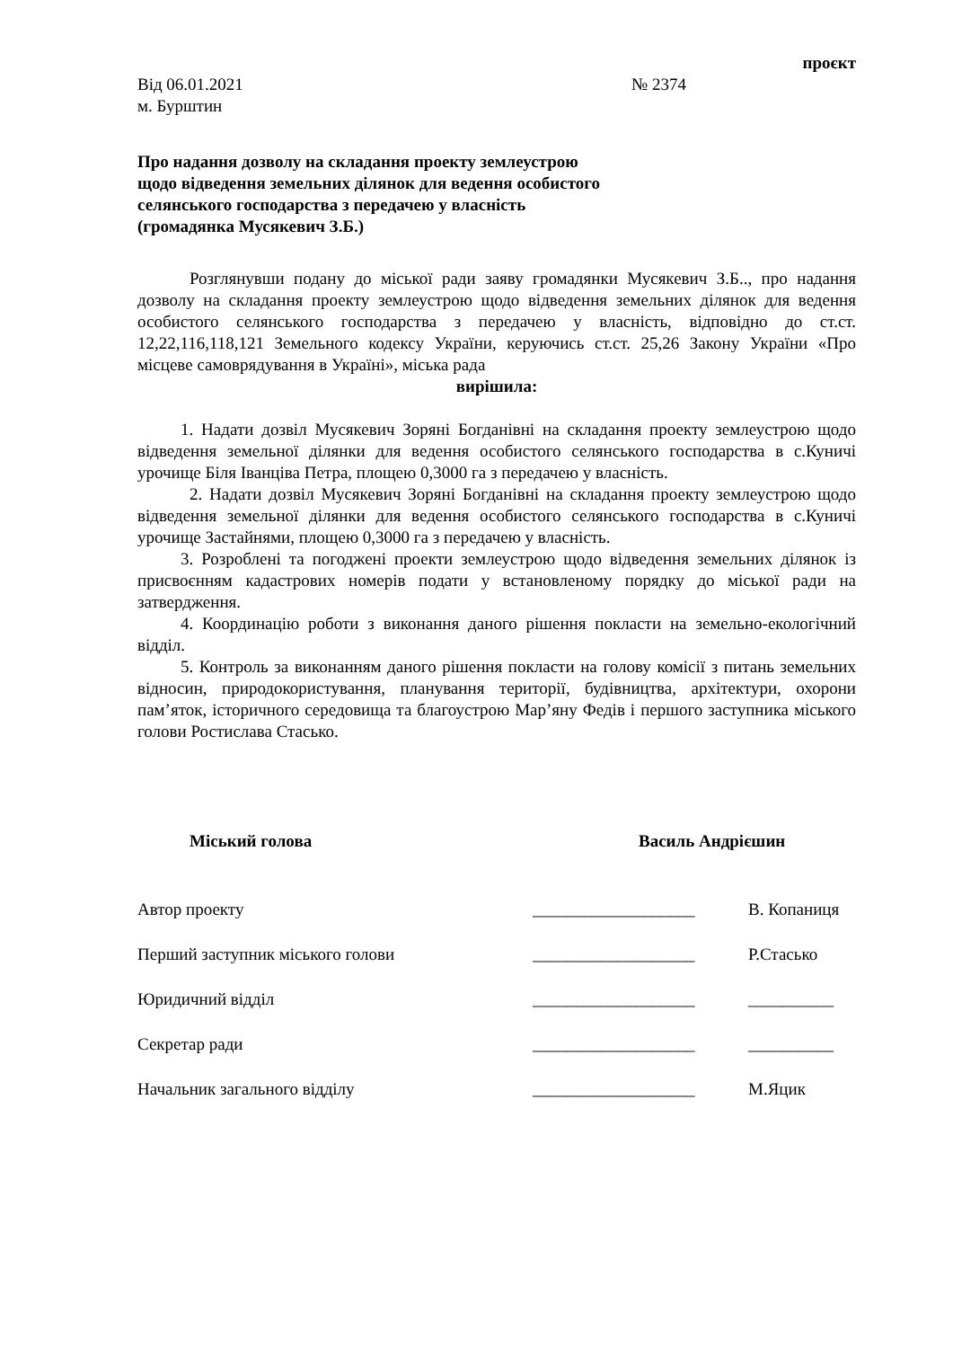проєкт
Від 06.01.2021 № 2374
м. Бурштин
Про надання дозволу на складання проекту землеустрою
щодо відведення земельних ділянок для ведення особистого
селянського господарства з передачею у власність
(громадянка Мусякевич З.Б.)
Розглянувши подану до міської ради заяву громадянки Мусякевич З.Б.., про надання дозволу на складання проекту землеустрою щодо відведення земельних ділянок для ведення особистого селянського господарства з передачею у власність, відповідно до ст.ст. 12,22,116,118,121 Земельного кодексу України, керуючись ст.ст. 25,26 Закону України «Про місцеве самоврядування в Україні», міська рада
вирішила:
1. Надати дозвіл Мусякевич Зоряні Богданівні на складання проекту землеустрою щодо відведення земельної ділянки для ведення особистого селянського господарства в с.Куничі урочище Біля Іванціва Петра, площею 0,3000 га з передачею у власність.
2. Надати дозвіл Мусякевич Зоряні Богданівні на складання проекту землеустрою щодо відведення земельної ділянки для ведення особистого селянського господарства в с.Куничі урочище Застайнями, площею 0,3000 га з передачею у власність.
3. Розроблені та погоджені проекти землеустрою щодо відведення земельних ділянок із присвоєнням кадастрових номерів подати у встановленому порядку до міської ради на затвердження.
4. Координацію роботи з виконання даного рішення покласти на земельно-екологічний відділ.
5. Контроль за виконанням даного рішення покласти на голову комісії з питань земельних відносин, природокористування, планування території, будівництва, архітектури, охорони пам’яток, історичного середовища та благоустрою Мар’яну Федів і першого заступника міського голови Ростислава Стасько.
Міський голова Василь Андрієшин
| Автор проекту | ___________________ | В. Копаниця |
| Перший заступник міського голови | ___________________ | Р.Стасько |
| Юридичний відділ | ___________________ | __________ |
| Секретар ради | ___________________ | __________ |
| Начальник загального відділу | ___________________ | М.Яцик |